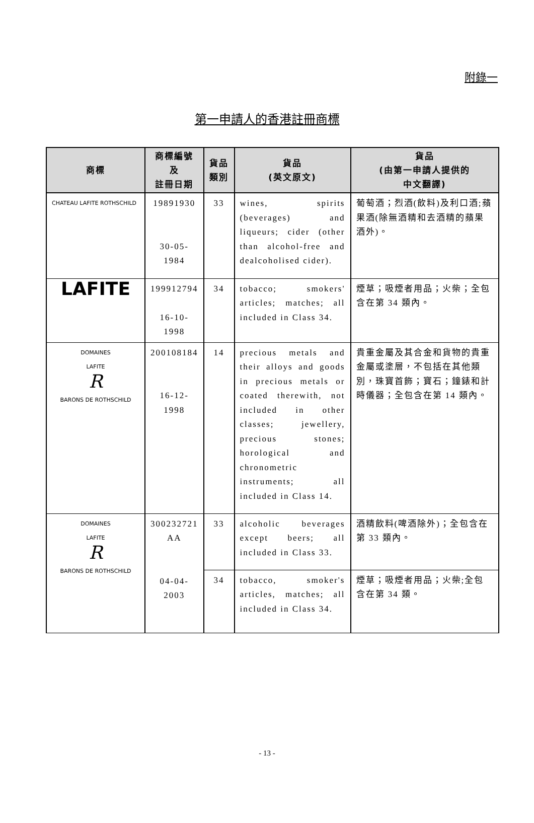附錄一
第一申請人的香港註冊商標
| 商標 | 商標編號 及 註冊日期 | 貨品 類別 | 貨品 (英文原文) | 貨品 (由第一申請人提供的 中文翻譯) |
| --- | --- | --- | --- | --- |
| CHATEAU LAFITE ROTHSCHILD | 19891930 30-05-1984 | 33 | wines, spirits (beverages) and liqueurs; cider (other than alcohol-free and dealcoholised cider). | 葡萄酒；烈酒(飲料)及利口酒;蘋果酒(除無酒精和去酒精的蘋果酒外)。 |
| LAFITE | 199912794 16-10-1998 | 34 | tobacco; smokers' articles; matches; all included in Class 34. | 煙草；吸煙者用品；火柴；全包含在第 34 類內。 |
| DOMAINES LAFITE R BARONS DE ROTHSCHILD | 200108184 16-12-1998 | 14 | precious metals and their alloys and goods in precious metals or coated therewith, not included in other classes; jewellery, precious stones; horological and chronometric instruments; all included in Class 14. | 貴重金屬及其合金和貨物的貴重金屬或塗層，不包括在其他類別，珠寶首飾；寶石；鐘錶和計時儀器；全包含在第 14 類內。 |
| DOMAINES LAFITE R BARONS DE ROTHSCHILD | 300232721 AA 04-04-2003 | 33 | alcoholic beverages except beers; all included in Class 33. | 酒精飲料(啤酒除外)；全包含在第 33 類內。 |
| | | 34 | tobacco, smoker's articles, matches; all included in Class 34. | 煙草；吸煙者用品；火柴;全包含在第 34 類。 |
- 13 -